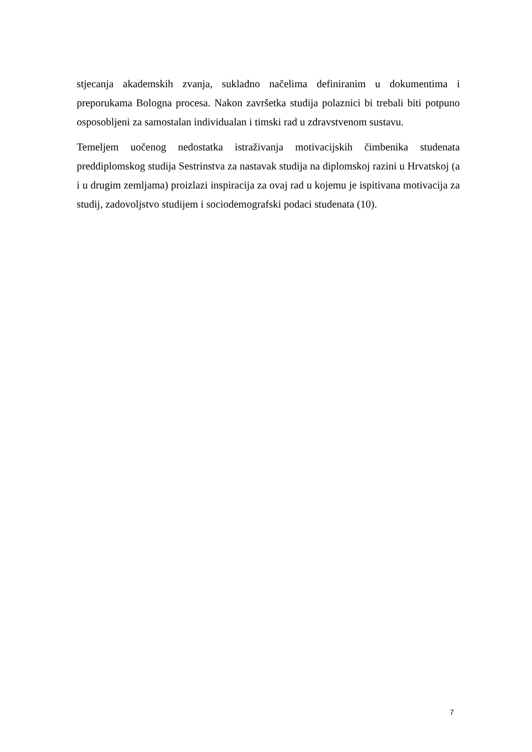stjecanja akademskih zvanja, sukladno načelima definiranim u dokumentima i preporukama Bologna procesa. Nakon završetka studija polaznici bi trebali biti potpuno osposobljeni za samostalan individualan i timski rad u zdravstvenom sustavu.
Temeljem uočenog nedostatka istraživanja motivacijskih čimbenika studenata preddiplomskog studija Sestrinstva za nastavak studija na diplomskoj razini u Hrvatskoj (a i u drugim zemljama) proizlazi inspiracija za ovaj rad u kojemu je ispitivana motivacija za studij, zadovoljstvo studijem i sociodemografski podaci studenata (10).
7